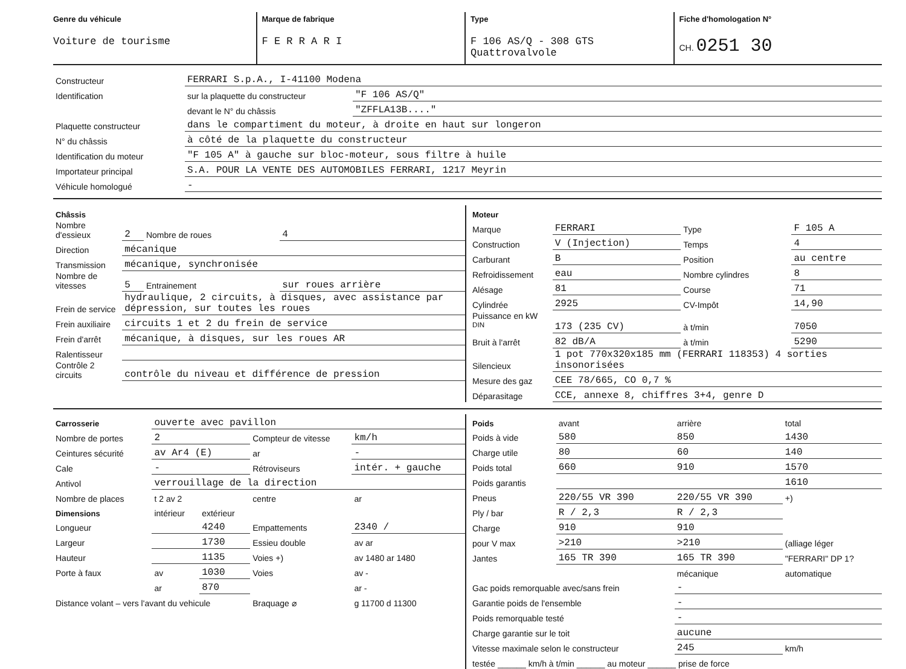Genre du véhicule
Voiture de tourisme
Marque de fabrique
F E R R A R I
Type
F 106 AS/Q - 308 GTS Quattrovalvole
Fiche d'homologation N°
CH. 0251 30
| Constructeur | FERRARI S.p.A., I-41100 Modena | |
| Identification | sur la plaquette du constructeur | "F 106 AS/Q" |
| | devant le N° du châssis | "ZFFLA13B...." |
| Plaquette constructeur | dans le compartiment du moteur, à droite en haut sur longeron | |
| N° du châssis | à côté de la plaquette du constructeur | |
| Identification du moteur | "F 105 A" à gauche sur bloc-moteur, sous filtre à huile | |
| Importateur principal | S.A. POUR LA VENTE DES AUTOMOBILES FERRARI, 1217 Meyrin | |
| Véhicule homologué | - | |
| Châssis | | | |
| Nombre d'essieux | 2 | Nombre de roues | 4 |
| Direction | mécanique | | |
| Transmission | mécanique, synchronisée | | |
| Nombre de vitesses | 5 | Entrainement | sur roues arrière |
| Frein de service | hydraulique, 2 circuits, à disques, avec assistance par dépression, sur toutes les roues | | |
| Frein auxiliaire | circuits 1 et 2 du frein de service | | |
| Frein d'arrêt | mécanique, à disques, sur les roues AR | | |
| Ralentisseur | | | |
| Contrôle 2 circuits | contrôle du niveau et différence de pression | | |
| Moteur | | | |
| Marque | FERRARI | Type | F 105 A |
| Construction | V (Injection) | Temps | 4 |
| Carburant | B | Position | au centre |
| Refroidissement | eau | Nombre cylindres | 8 |
| Alésage | 81 | Course | 71 |
| Cylindrée | 2925 | CV-Impôt | 14,90 |
| Puissance en kW <sup>DIN</sup> | 173 (235 CV) | à t/min | 7050 |
| Bruit à l'arrêt | 82 dB/A | à t/min | 5290 |
| Silencieux | 1 pot 770x320x185 mm (FERRARI 118353) 4 sorties insonorisées | | |
| Mesure des gaz | CEE 78/665, CO 0,7 % | | |
| Déparasitage | CCE, annexe 8, chiffres 3+4, genre D | | |
| Carrosserie | ouverte avec pavillon | | | |
| Nombre de portes | 2 | | Compteur de vitesse | km/h |
| Ceintures sécurité | av Ar4 (E) | | ar | - |
| Cale | - | | Rétroviseurs | intér. + gauche |
| Antivol | verrouillage de la direction | | | |
| Nombre de places | t 2 av 2 | | centre | ar |
| Dimensions | intérieur | extérieur | | |
| Longueur | | 4240 | Empattements | 2340 / |
| Largeur | | 1730 | Essieu double | av ar |
| Hauteur | | 1135 | Voies +) | av 1480 ar 1480 |
| Porte à faux | av | 1030 | Voies | av - |
| | ar | 870 | | ar - |
| Distance volant – vers l'avant du vehicule | | | Braquage ⌀ | g 11700 d 11300 |
| Poids | avant | arrière | total |
| Poids à vide | 580 | 850 | 1430 |
| Charge utile | 80 | 60 | 140 |
| Poids total | 660 | 910 | 1570 |
| Poids garantis | | | 1610 |
| Pneus | 220/55 VR 390 | 220/55 VR 390 | +) |
| Ply / bar | R / 2,3 | R / 2,3 | |
| Charge | 910 | 910 | |
| pour V max | >210 | >210 | (alliage léger |
| Jantes | 165 TR 390 | 165 TR 390 | "FERRARI" DP 1? |
| | | mécanique | automatique |
| Gac poids remorquable avec/sans frein | | - | |
| Garantie poids de l'ensemble | | - | |
| Poids remorquable testé | | - | |
| Charge garantie sur le toit | | aucune | |
| Vitesse maximale selon le constructeur | | 245 | km/h |
| testée ______ km/h à t/min ______ au moteur ______ prise de force | | | |